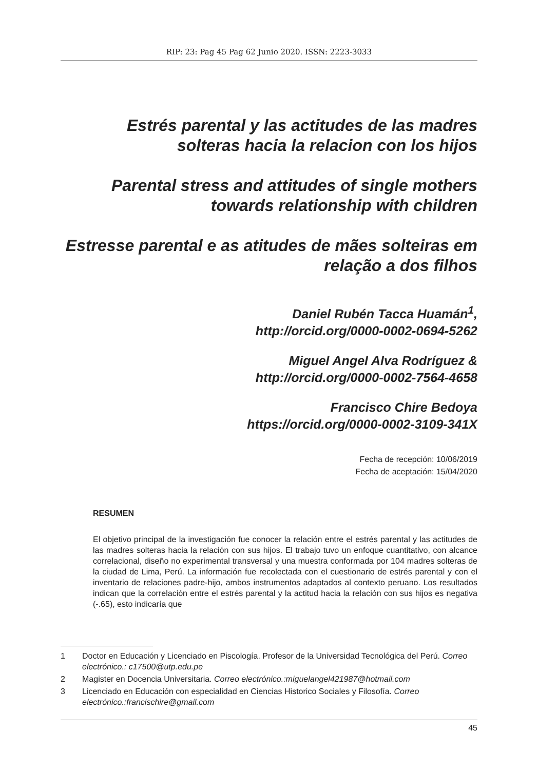RIP: 23: Pag 45 Pag 62 Junio 2020. ISSN: 2223-3033
Estrés parental y las actitudes de las madres solteras hacia la relacion con los hijos
Parental stress and attitudes of single mothers towards relationship with children
Estresse parental e as atitudes de mães solteiras em relação a dos filhos
Daniel Rubén Tacca Huamán<sup>1</sup>,
http://orcid.org/0000-0002-0694-5262
Miguel Angel Alva Rodríguez &
http://orcid.org/0000-0002-7564-4658
Francisco Chire Bedoya
https://orcid.org/0000-0002-3109-341X
Fecha de recepción: 10/06/2019
Fecha de aceptación: 15/04/2020
RESUMEN
El objetivo principal de la investigación fue conocer la relación entre el estrés parental y las actitudes de las madres solteras hacia la relación con sus hijos. El trabajo tuvo un enfoque cuantitativo, con alcance correlacional, diseño no experimental transversal y una muestra conformada por 104 madres solteras de la ciudad de Lima, Perú. La información fue recolectada con el cuestionario de estrés parental y con el inventario de relaciones padre-hijo, ambos instrumentos adaptados al contexto peruano. Los resultados indican que la correlación entre el estrés parental y la actitud hacia la relación con sus hijos es negativa (-.65), esto indicaría que
1 Doctor en Educación y Licenciado en Piscología. Profesor de la Universidad Tecnológica del Perú. Correo electrónico.: c17500@utp.edu.pe
2 Magister en Docencia Universitaria. Correo electrónico.:miguelangel421987@hotmail.com
3 Licenciado en Educación con especialidad en Ciencias Historico Sociales y Filosofía. Correo electrónico.:francischire@gmail.com
45